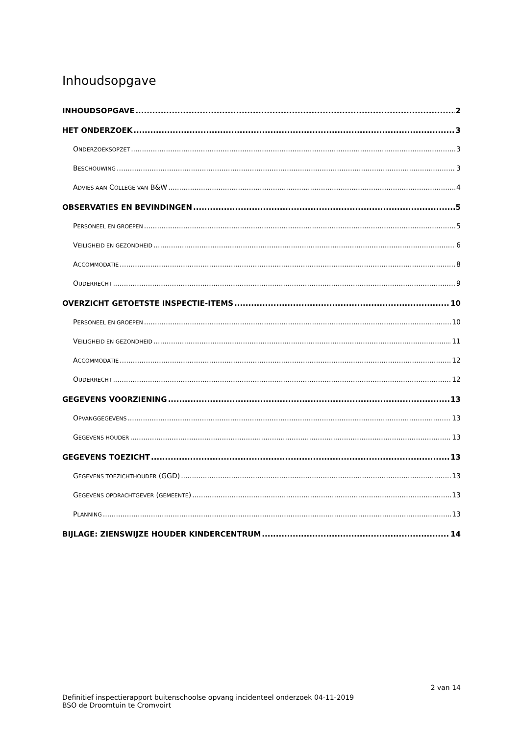Inhoudsopgave
INHOUDSOPGAVE 2
HET ONDERZOEK 3
ONDERZOEKSOPZET 3
BESCHOUWING 3
ADVIES AAN COLLEGE VAN B&W 4
OBSERVATIES EN BEVINDINGEN 5
PERSONEEL EN GROEPEN 5
VEILIGHEID EN GEZONDHEID 6
ACCOMMODATIE 8
OUDERRECHT 9
OVERZICHT GETOETSTE INSPECTIE-ITEMS 10
PERSONEEL EN GROEPEN 10
VEILIGHEID EN GEZONDHEID 11
ACCOMMODATIE 12
OUDERRECHT 12
GEGEVENS VOORZIENING 13
OPVANGGEGEVENS 13
GEGEVENS HOUDER 13
GEGEVENS TOEZICHT 13
GEGEVENS TOEZICHTHOUDER (GGD) 13
GEGEVENS OPDRACHTGEVER (GEMEENTE) 13
PLANNING 13
BIJLAGE: ZIENSWIJZE HOUDER KINDERCENTRUM 14
2 van 14
Definitief inspectierapport buitenschoolse opvang incidenteel onderzoek 04-11-2019
BSO de Droomtuin te Cromvoirt